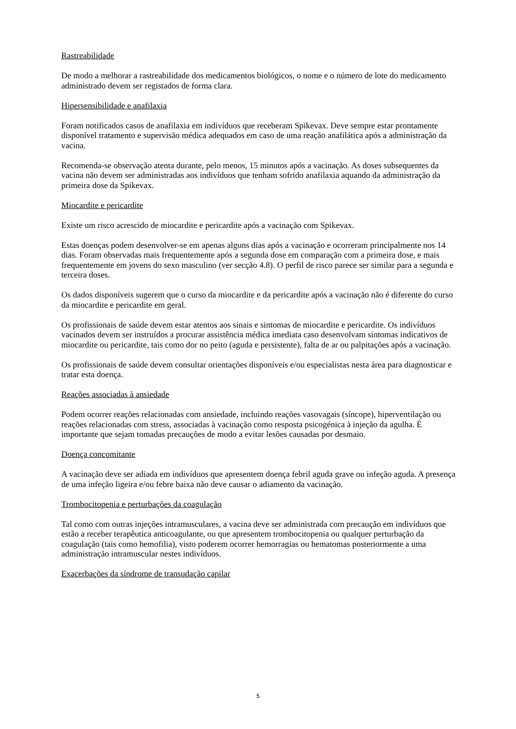Rastreabilidade
De modo a melhorar a rastreabilidade dos medicamentos biológicos, o nome e o número de lote do medicamento administrado devem ser registados de forma clara.
Hipersensibilidade e anafilaxia
Foram notificados casos de anafilaxia em indivíduos que receberam Spikevax. Deve sempre estar prontamente disponível tratamento e supervisão médica adequados em caso de uma reação anafilática após a administração da vacina.
Recomenda-se observação atenta durante, pelo menos, 15 minutos após a vacinação. As doses subsequentes da vacina não devem ser administradas aos indivíduos que tenham sofrido anafilaxia aquando da administração da primeira dose da Spikevax.
Miocardite e pericardite
Existe um risco acrescido de miocardite e pericardite após a vacinação com Spikevax.
Estas doenças podem desenvolver-se em apenas alguns dias após a vacinação e ocorreram principalmente nos 14 dias. Foram observadas mais frequentemente após a segunda dose em comparação com a primeira dose, e mais frequentemente em jovens do sexo masculino (ver secção 4.8). O perfil de risco parece ser similar para a segunda e terceira doses.
Os dados disponíveis sugerem que o curso da miocardite e da pericardite após a vacinação não é diferente do curso da miocardite e pericardite em geral.
Os profissionais de saúde devem estar atentos aos sinais e sintomas de miocardite e pericardite. Os indivíduos vacinados devem ser instruídos a procurar assistência médica imediata caso desenvolvam sintomas indicativos de miocardite ou pericardite, tais como dor no peito (aguda e persistente), falta de ar ou palpitações após a vacinação.
Os profissionais de saúde devem consultar orientações disponíveis e/ou especialistas nesta área para diagnosticar e tratar esta doença.
Reações associadas à ansiedade
Podem ocorrer reações relacionadas com ansiedade, incluindo reações vasovagais (síncope), hiperventilação ou reações relacionadas com stress, associadas à vacinação como resposta psicogénica à injeção da agulha. É importante que sejam tomadas precauções de modo a evitar lesões causadas por desmaio.
Doença concomitante
A vacinação deve ser adiada em indivíduos que apresentem doença febril aguda grave ou infeção aguda. A presença de uma infeção ligeira e/ou febre baixa não deve causar o adiamento da vacinação.
Trombocitopenia e perturbações da coagulação
Tal como com outras injeções intramusculares, a vacina deve ser administrada com precaução em indivíduos que estão a receber terapêutica anticoagulante, ou que apresentem trombocitopenia ou qualquer perturbação da coagulação (tais como hemofilia), visto poderem ocorrer hemorragias ou hematomas posteriormente a uma administração intramuscular nestes indivíduos.
Exacerbações da síndrome de transudação capilar
5